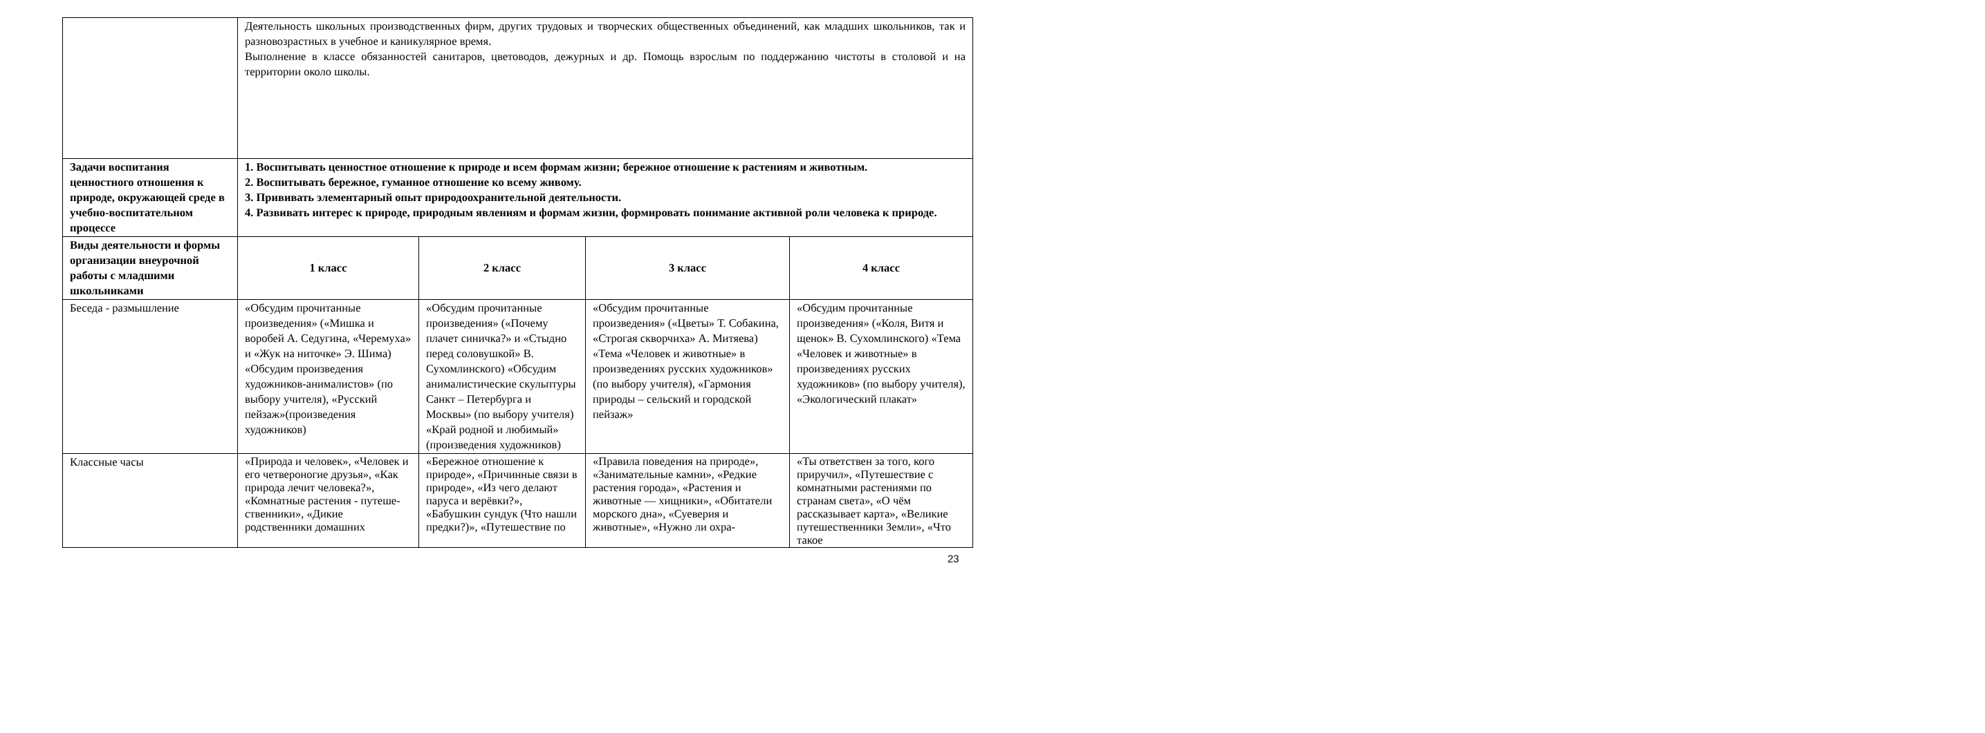| | Деятельность школьных производственных фирм, других трудовых и творческих общественных объединений, как младших школьников, так и разновозрастных в учебное и каникулярное время. Выполнение в классе обязанностей санитаров, цветоводов, дежурных и др. Помощь взрослым по поддержанию чистоты в столовой и на территории около школы. | | | |
| Задачи воспитания ценностного отношения к природе, окружающей среде в учебно-воспитательном процессе | 1. Воспитывать ценностное отношение к природе и всем формам жизни; бережное отношение к растениям и животным. 2. Воспитывать бережное, гуманное отношение ко всему живому. 3. Прививать элементарный опыт природоохранительной деятельности. 4. Развивать интерес к природе, природным явлениям и формам жизни, формировать понимание активной роли человека к природе. | | | |
| Виды деятельности и формы организации внеурочной работы с младшими школьниками | 1 класс | 2 класс | 3 класс | 4 класс |
| Беседа - размышление | «Обсудим прочитанные произведения» («Мишка и воробей А. Седугина, «Черемуха» и «Жук на ниточке» Э. Шима) «Обсудим произведения художников-анималистов» (по выбору учителя), «Русский пейзаж»(произведения художников) | «Обсудим прочитанные произведения» («Почему плачет синичка?» и «Стыдно перед соловушкой» В. Сухомлинского) «Обсудим анималистические скульптуры Санкт – Петербурга и Москвы» (по выбору учителя) «Край родной и любимый» (произведения художников) | «Обсудим прочитанные произведения» («Цветы» Т. Собакина, «Строгая скворчиха» А. Митяева) «Тема «Человек и животные» в произведениях русских художников» (по выбору учителя), «Гармония природы – сельский и городской пейзаж» | «Обсудим прочитанные произведения» («Коля, Витя и щенок» В. Сухомлинского) «Тема «Человек и животные» в произведениях русских художников» (по выбору учителя), «Экологический плакат» |
| Классные часы | «Природа и человек», «Человек и его четвероногие друзья», «Как природа лечит человека?», «Комнатные растения - путеше­ственники», «Дикие родственники домашних | «Бережное отношение к природе», «Причинные связи в природе», «Из чего делают паруса и верёвки?», «Бабушкин сундук (Что нашли пред­ки?)», «Путешествие по | «Правила поведения на природе», «Занимательные камни», «Редкие растения города», «Растения и животные — хищники», «Обитатели мор­ского дна», «Суеверия и животные», «Нужно ли охра- | «Ты ответствен за того, кого приручил», «Путешествие с комнатными растениями по странам света», «О чём рассказывает карта», «Великие путешественники Земли», «Что такое |
23